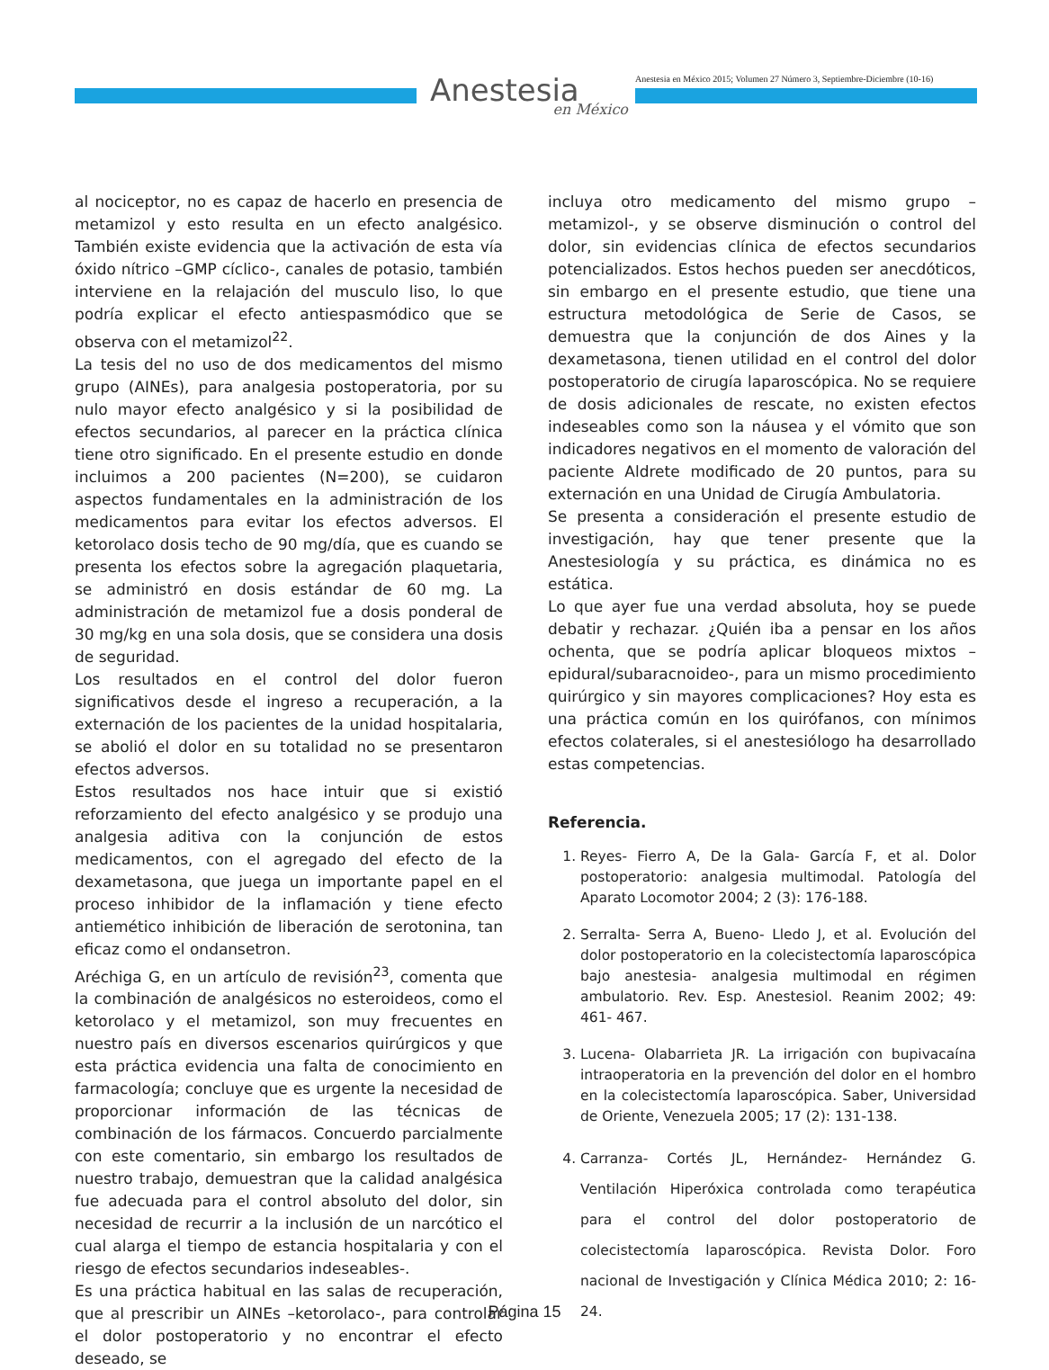Anestesia
en México
Anestesia en México 2015; Volumen 27 Número 3, Septiembre-Diciembre (10-16)
al nociceptor, no es capaz de hacerlo en presencia de metamizol y esto resulta en un efecto analgésico. También existe evidencia que la activación de esta vía óxido nítrico –GMP cíclico-, canales de potasio, también interviene en la relajación del musculo liso, lo que podría explicar el efecto antiespasmódico que se observa con el metamizol<sup>22</sup>.
La tesis del no uso de dos medicamentos del mismo grupo (AINEs), para analgesia postoperatoria, por su nulo mayor efecto analgésico y si la posibilidad de efectos secundarios, al parecer en la práctica clínica tiene otro significado. En el presente estudio en donde incluimos a 200 pacientes (N=200), se cuidaron aspectos fundamentales en la administración de los medicamentos para evitar los efectos adversos. El ketorolaco dosis techo de 90 mg/día, que es cuando se presenta los efectos sobre la agregación plaquetaria, se administró en dosis estándar de 60 mg. La administración de metamizol fue a dosis ponderal de 30 mg/kg en una sola dosis, que se considera una dosis de seguridad.
Los resultados en el control del dolor fueron significativos desde el ingreso a recuperación, a la externación de los pacientes de la unidad hospitalaria, se abolió el dolor en su totalidad no se presentaron efectos adversos.
Estos resultados nos hace intuir que si existió reforzamiento del efecto analgésico y se produjo una analgesia aditiva con la conjunción de estos medicamentos, con el agregado del efecto de la dexametasona, que juega un importante papel en el proceso inhibidor de la inflamación y tiene efecto antiemético inhibición de liberación de serotonina, tan eficaz como el ondansetron.
Aréchiga G, en un artículo de revisión<sup>23</sup>, comenta que la combinación de analgésicos no esteroideos, como el ketorolaco y el metamizol, son muy frecuentes en nuestro país en diversos escenarios quirúrgicos y que esta práctica evidencia una falta de conocimiento en farmacología; concluye que es urgente la necesidad de proporcionar información de las técnicas de combinación de los fármacos. Concuerdo parcialmente con este comentario, sin embargo los resultados de nuestro trabajo, demuestran que la calidad analgésica fue adecuada para el control absoluto del dolor, sin necesidad de recurrir a la inclusión de un narcótico el cual alarga el tiempo de estancia hospitalaria y con el riesgo de efectos secundarios indeseables-.
Es una práctica habitual en las salas de recuperación, que al prescribir un AINEs –ketorolaco-, para controlar el dolor postoperatorio y no encontrar el efecto deseado, se
incluya otro medicamento del mismo grupo –metamizol-, y se observe disminución o control del dolor, sin evidencias clínica de efectos secundarios potencializados. Estos hechos pueden ser anecdóticos, sin embargo en el presente estudio, que tiene una estructura metodológica de Serie de Casos, se demuestra que la conjunción de dos Aines y la dexametasona, tienen utilidad en el control del dolor postoperatorio de cirugía laparoscópica. No se requiere de dosis adicionales de rescate, no existen efectos indeseables como son la náusea y el vómito que son indicadores negativos en el momento de valoración del paciente Aldrete modificado de 20 puntos, para su externación en una Unidad de Cirugía Ambulatoria.
Se presenta a consideración el presente estudio de investigación, hay que tener presente que la Anestesiología y su práctica, es dinámica no es estática.
Lo que ayer fue una verdad absoluta, hoy se puede debatir y rechazar. ¿Quién iba a pensar en los años ochenta, que se podría aplicar bloqueos mixtos –epidural/subaracnoideo-, para un mismo procedimiento quirúrgico y sin mayores complicaciones? Hoy esta es una práctica común en los quirófanos, con mínimos efectos colaterales, si el anestesiólogo ha desarrollado estas competencias.
Referencia.
1. Reyes- Fierro A, De la Gala- García F, et al. Dolor postoperatorio: analgesia multimodal. Patología del Aparato Locomotor 2004; 2 (3): 176-188.
2. Serralta- Serra A, Bueno- Lledo J, et al. Evolución del dolor postoperatorio en la colecistectomía laparoscópica bajo anestesia- analgesia multimodal en régimen ambulatorio. Rev. Esp. Anestesiol. Reanim 2002; 49: 461- 467.
3. Lucena- Olabarrieta JR. La irrigación con bupivacaína intraoperatoria en la prevención del dolor en el hombro en la colecistectomía laparoscópica. Saber, Universidad de Oriente, Venezuela 2005; 17 (2): 131-138.
4. Carranza- Cortés JL, Hernández- Hernández G. Ventilación Hiperóxica controlada como terapéutica para el control del dolor postoperatorio de colecistectomía laparoscópica. Revista Dolor. Foro nacional de Investigación y Clínica Médica 2010; 2: 16-24.
Página 15